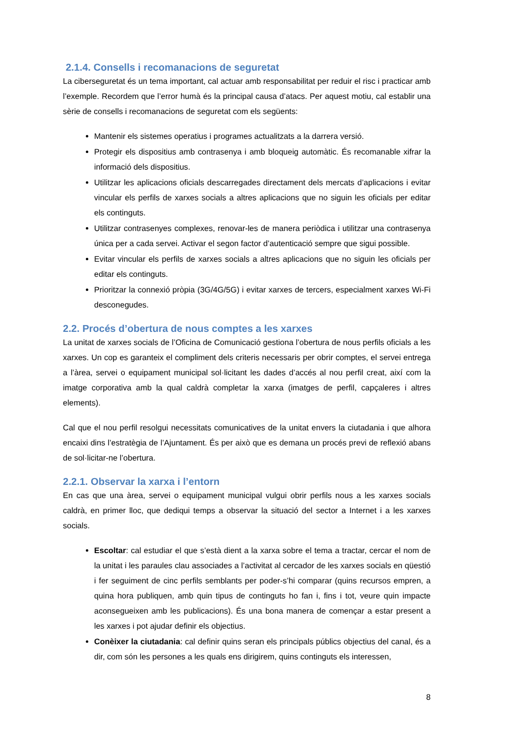2.1.4. Consells i recomanacions de seguretat
La ciberseguretat és un tema important, cal actuar amb responsabilitat per reduir el risc i practicar amb l’exemple. Recordem que l’error humà és la principal causa d’atacs. Per aquest motiu, cal establir una sèrie de consells i recomanacions de seguretat com els següents:
Mantenir els sistemes operatius i programes actualitzats a la darrera versió.
Protegir els dispositius amb contrasenya i amb bloqueig automàtic. És recomanable xifrar la informació dels dispositius.
Utilitzar les aplicacions oficials descarregades directament dels mercats d’aplicacions i evitar vincular els perfils de xarxes socials a altres aplicacions que no siguin les oficials per editar els continguts.
Utilitzar contrasenyes complexes, renovar-les de manera periòdica i utilitzar una contrasenya única per a cada servei. Activar el segon factor d’autenticació sempre que sigui possible.
Evitar vincular els perfils de xarxes socials a altres aplicacions que no siguin les oficials per editar els continguts.
Prioritzar la connexió pròpia (3G/4G/5G) i evitar xarxes de tercers, especialment xarxes Wi-Fi desconegudes.
2.2. Procés d’obertura de nous comptes a les xarxes
La unitat de xarxes socials de l’Oficina de Comunicació gestiona l’obertura de nous perfils oficials a les xarxes. Un cop es garanteix el compliment dels criteris necessaris per obrir comptes, el servei entrega a l’àrea, servei o equipament municipal sol·licitant les dades d’accés al nou perfil creat, així com la imatge corporativa amb la qual caldrà completar la xarxa (imatges de perfil, capçaleres i altres elements).
Cal que el nou perfil resolgui necessitats comunicatives de la unitat envers la ciutadania i que alhora encaixi dins l’estratègia de l’Ajuntament. És per això que es demana un procés previ de reflexió abans de sol·licitar-ne l’obertura.
2.2.1. Observar la xarxa i l’entorn
En cas que una àrea, servei o equipament municipal vulgui obrir perfils nous a les xarxes socials caldrà, en primer lloc, que dediqui temps a observar la situació del sector a Internet i a les xarxes socials.
Escoltar: cal estudiar el que s’està dient a la xarxa sobre el tema a tractar, cercar el nom de la unitat i les paraules clau associades a l’activitat al cercador de les xarxes socials en qüestió i fer seguiment de cinc perfils semblants per poder-s’hi comparar (quins recursos empren, a quina hora publiquen, amb quin tipus de continguts ho fan i, fins i tot, veure quin impacte aconsegueixen amb les publicacions). És una bona manera de començar a estar present a les xarxes i pot ajudar definir els objectius.
Conèixer la ciutadania: cal definir quins seran els principals públics objectius del canal, és a dir, com són les persones a les quals ens dirigirem, quins continguts els interessen,
8